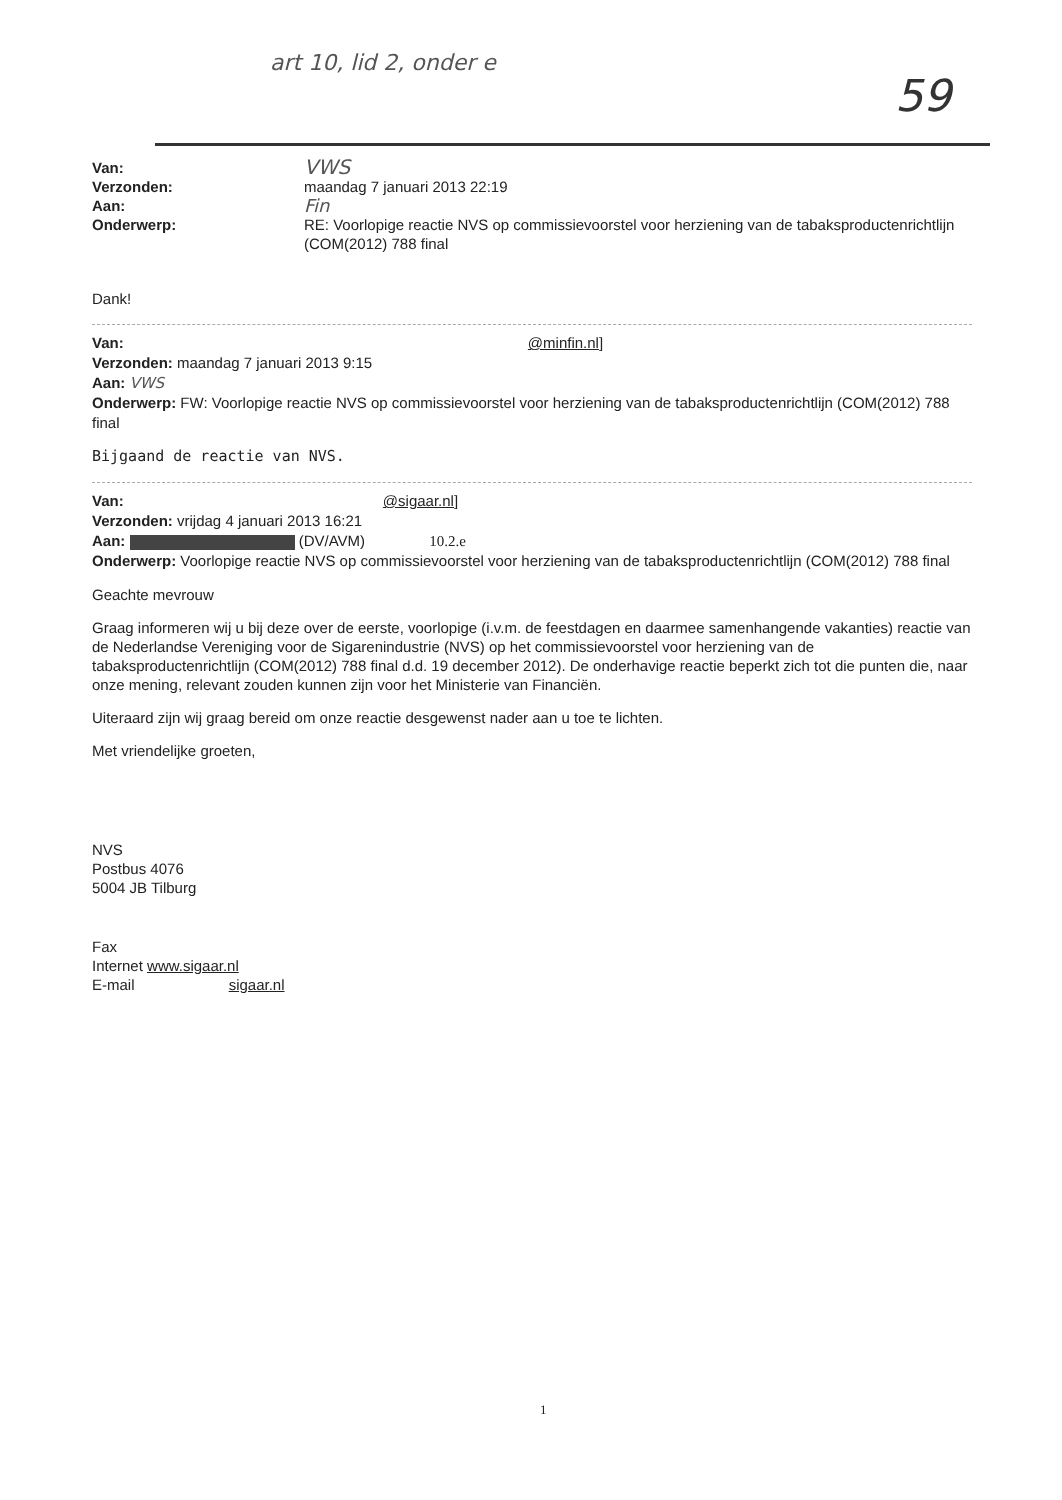art 10, lid 2, onder e
59
Van:
VWS
Verzonden:
maandag 7 januari 2013 22:19
Aan:
Fin
Onderwerp:
RE: Voorlopige reactie NVS op commissievoorstel voor herziening van de tabaksproductenrichtlijn (COM(2012) 788 final
Dank!
Van: @minfin.nl]
Verzonden: maandag 7 januari 2013 9:15
Aan: VWS
Onderwerp: FW: Voorlopige reactie NVS op commissievoorstel voor herziening van de tabaksproductenrichtlijn (COM(2012) 788 final
Bijgaand de reactie van NVS.
Van: @sigaar.nl]
Verzonden: vrijdag 4 januari 2013 16:21
Aan: (DV/AVM) 10.2.e
Onderwerp: Voorlopige reactie NVS op commissievoorstel voor herziening van de tabaksproductenrichtlijn (COM(2012) 788 final
Geachte mevrouw
Graag informeren wij u bij deze over de eerste, voorlopige (i.v.m. de feestdagen en daarmee samenhangende vakanties) reactie van de Nederlandse Vereniging voor de Sigarenindustrie (NVS) op het commissievoorstel voor herziening van de tabaksproductenrichtlijn (COM(2012) 788 final d.d. 19 december 2012). De onderhavige reactie beperkt zich tot die punten die, naar onze mening, relevant zouden kunnen zijn voor het Ministerie van Financiën.
Uiteraard zijn wij graag bereid om onze reactie desgewenst nader aan u toe te lichten.
Met vriendelijke groeten,
NVS
Postbus 4076
5004 JB Tilburg
Fax
Internet www.sigaar.nl
E-mail sigaar.nl
1